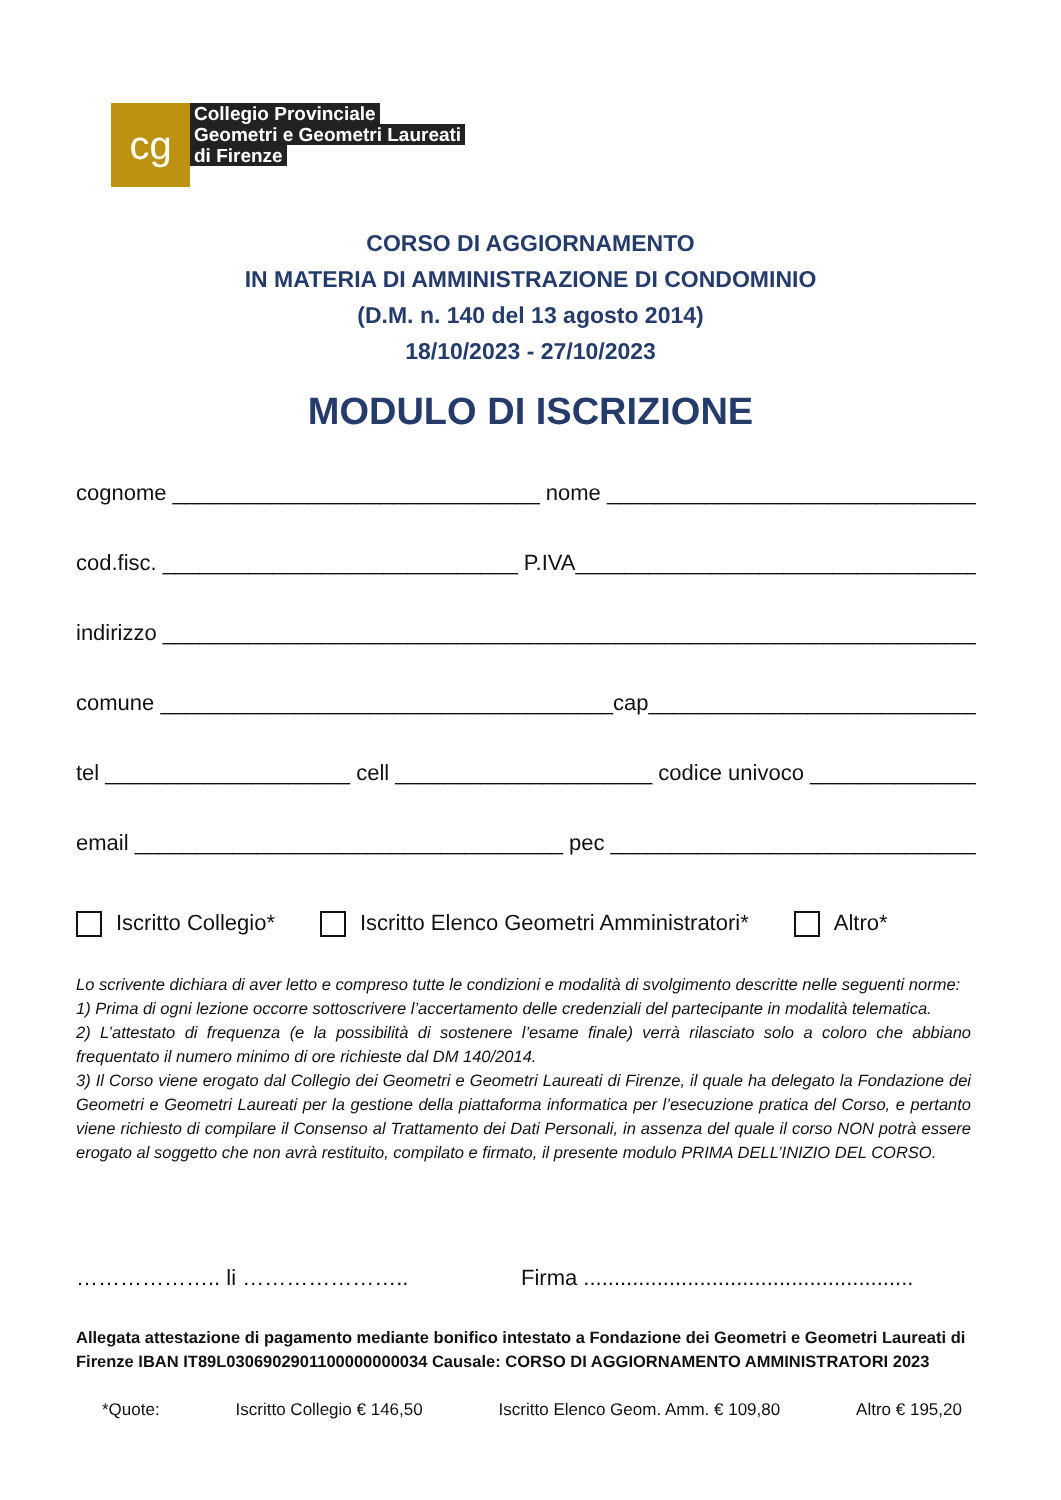cg
Collegio Provinciale
Geometri e Geometri Laureati
di Firenze
CORSO DI AGGIORNAMENTO
IN MATERIA DI AMMINISTRAZIONE DI CONDOMINIO
(D.M. n. 140 del 13 agosto 2014)
18/10/2023 - 27/10/2023
MODULO DI ISCRIZIONE
cognome ______________________________ nome ________________________________
cod.fisc. _____________________________ P.IVA___________________________________
indirizzo ____________________________________________________________________
comune _____________________________________cap____________________________
tel ____________________ cell _____________________ codice univoco ______________
email ___________________________________ pec ________________________________
Iscritto Collegio* Iscritto Elenco Geometri Amministratori* Altro*
Lo scrivente dichiara di aver letto e compreso tutte le condizioni e modalità di svolgimento descritte nelle seguenti norme:
1) Prima di ogni lezione occorre sottoscrivere l’accertamento delle credenziali del partecipante in modalità telematica.
2) L’attestato di frequenza (e la possibilità di sostenere l’esame finale) verrà rilasciato solo a coloro che abbiano frequentato il numero minimo di ore richieste dal DM 140/2014.
3) Il Corso viene erogato dal Collegio dei Geometri e Geometri Laureati di Firenze, il quale ha delegato la Fondazione dei Geometri e Geometri Laureati per la gestione della piattaforma informatica per l’esecuzione pratica del Corso, e pertanto viene richiesto di compilare il Consenso al Trattamento dei Dati Personali, in assenza del quale il corso NON potrà essere erogato al soggetto che non avrà restituito, compilato e firmato, il presente modulo PRIMA DELL’INIZIO DEL CORSO.
……………….. li ………………….. Firma ......................................................
Allegata attestazione di pagamento mediante bonifico intestato a Fondazione dei Geometri e Geometri Laureati di Firenze IBAN IT89L0306902901100000000034 Causale: CORSO DI AGGIORNAMENTO AMMINISTRATORI 2023
*Quote: Iscritto Collegio € 146,50 Iscritto Elenco Geom. Amm. € 109,80 Altro € 195,20